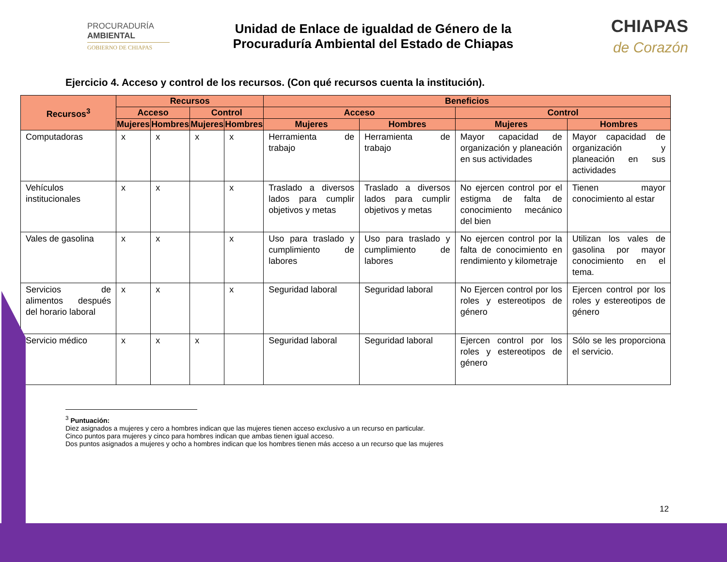PROCURADURÍA
AMBIENTAL
GOBIERNO DE CHIAPAS
Unidad de Enlace de igualdad de Género de la
Procuraduría Ambiental del Estado de Chiapas
CHIAPAS
de Corazón
Ejercicio 4. Acceso y control de los recursos. (Con qué recursos cuenta la institución).
| Recursos<sup>3</sup> | Recursos | | | | Beneficios | | | |
| --- | --- | --- | --- | --- | --- | --- | --- | --- |
| | Acceso | | Control | | Acceso | | Control | |
| | Mujeres | Hombres | Mujeres | Hombres | Mujeres | Hombres | Mujeres | Hombres |
| Computadoras | x | x | x | x | Herramienta de trabajo | Herramienta de trabajo | Mayor capacidad de organización y planeación en sus actividades | Mayor capacidad de organización y planeación en sus actividades |
| Vehículos institucionales | x | x | | x | Traslado a diversos lados para cumplir objetivos y metas | Traslado a diversos lados para cumplir objetivos y metas | No ejercen control por el estigma de falta de conocimiento mecánico del bien | Tienen mayor conocimiento al estar |
| Vales de gasolina | x | x | | x | Uso para traslado y cumplimiento de labores | Uso para traslado y cumplimiento de labores | No ejercen control por la falta de conocimiento en rendimiento y kilometraje | Utilizan los vales de gasolina por mayor conocimiento en el tema. |
| Servicios de alimentos después del horario laboral | x | x | | x | Seguridad laboral | Seguridad laboral | No Ejercen control por los roles y estereotipos de género | Ejercen control por los roles y estereotipos de género |
| Servicio médico | x | x | x | | Seguridad laboral | Seguridad laboral | Ejercen control por los roles y estereotipos de género | Sólo se les proporciona el servicio. |
<sup>3</sup> Puntuación:
Diez asignados a mujeres y cero a hombres indican que las mujeres tienen acceso exclusivo a un recurso en particular.
Cinco puntos para mujeres y cinco para hombres indican que ambas tienen igual acceso.
Dos puntos asignados a mujeres y ocho a hombres indican que los hombres tienen más acceso a un recurso que las mujeres
12